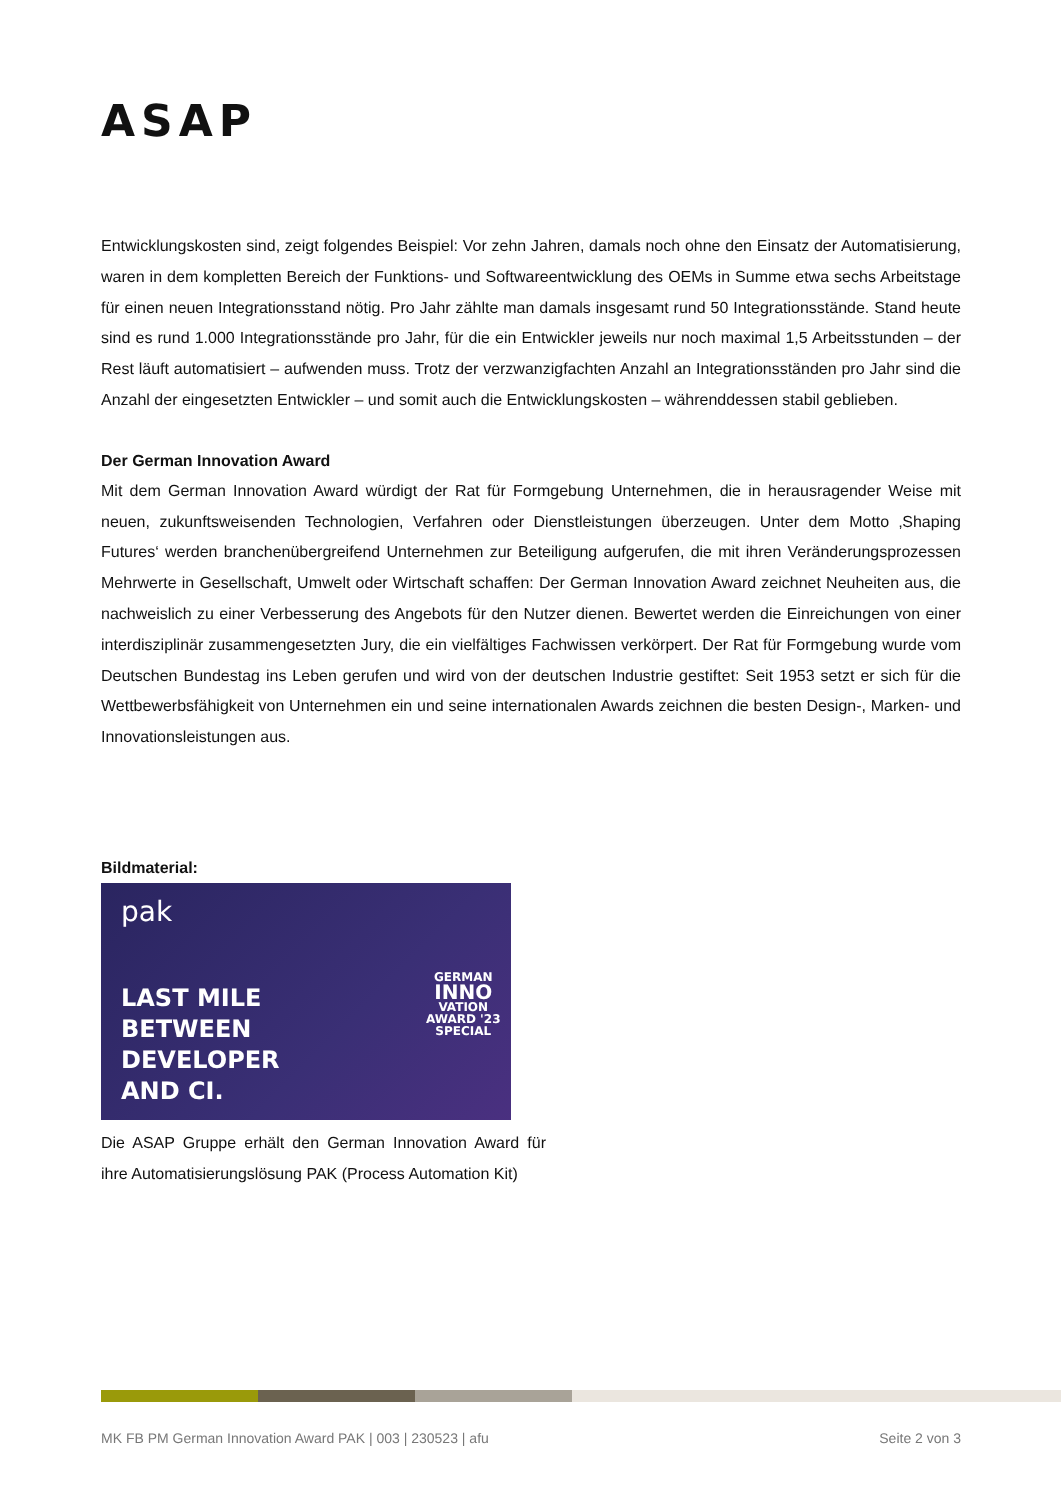ASAP
Entwicklungskosten sind, zeigt folgendes Beispiel: Vor zehn Jahren, damals noch ohne den Einsatz der Automatisierung, waren in dem kompletten Bereich der Funktions- und Softwareentwicklung des OEMs in Summe etwa sechs Arbeitstage für einen neuen Integrationsstand nötig. Pro Jahr zählte man damals insgesamt rund 50 Integrationsstände. Stand heute sind es rund 1.000 Integrationsstände pro Jahr, für die ein Entwickler jeweils nur noch maximal 1,5 Arbeitsstunden – der Rest läuft automatisiert – aufwenden muss. Trotz der verzwanzigfachten Anzahl an Integrationsständen pro Jahr sind die Anzahl der eingesetzten Entwickler – und somit auch die Entwicklungskosten – währenddessen stabil geblieben.
Der German Innovation Award
Mit dem German Innovation Award würdigt der Rat für Formgebung Unternehmen, die in herausragender Weise mit neuen, zukunftsweisenden Technologien, Verfahren oder Dienstleistungen überzeugen. Unter dem Motto ‚Shaping Futures‘ werden branchenübergreifend Unternehmen zur Beteiligung aufgerufen, die mit ihren Veränderungsprozessen Mehrwerte in Gesellschaft, Umwelt oder Wirtschaft schaffen: Der German Innovation Award zeichnet Neuheiten aus, die nachweislich zu einer Verbesserung des Angebots für den Nutzer dienen. Bewertet werden die Einreichungen von einer interdisziplinär zusammengesetzten Jury, die ein vielfältiges Fachwissen verkörpert. Der Rat für Formgebung wurde vom Deutschen Bundestag ins Leben gerufen und wird von der deutschen Industrie gestiftet: Seit 1953 setzt er sich für die Wettbewerbsfähigkeit von Unternehmen ein und seine internationalen Awards zeichnen die besten Design-, Marken- und Innovationsleistungen aus.
Bildmaterial:
pak
LAST MILE
BETWEEN
DEVELOPER
AND CI.
GERMAN
INNO
VATION
AWARD '23
SPECIAL
Die ASAP Gruppe erhält den German Innovation Award für ihre Automatisierungslösung PAK (Process Automation Kit)
MK FB PM German Innovation Award PAK | 003 | 230523 | afu Seite 2 von 3